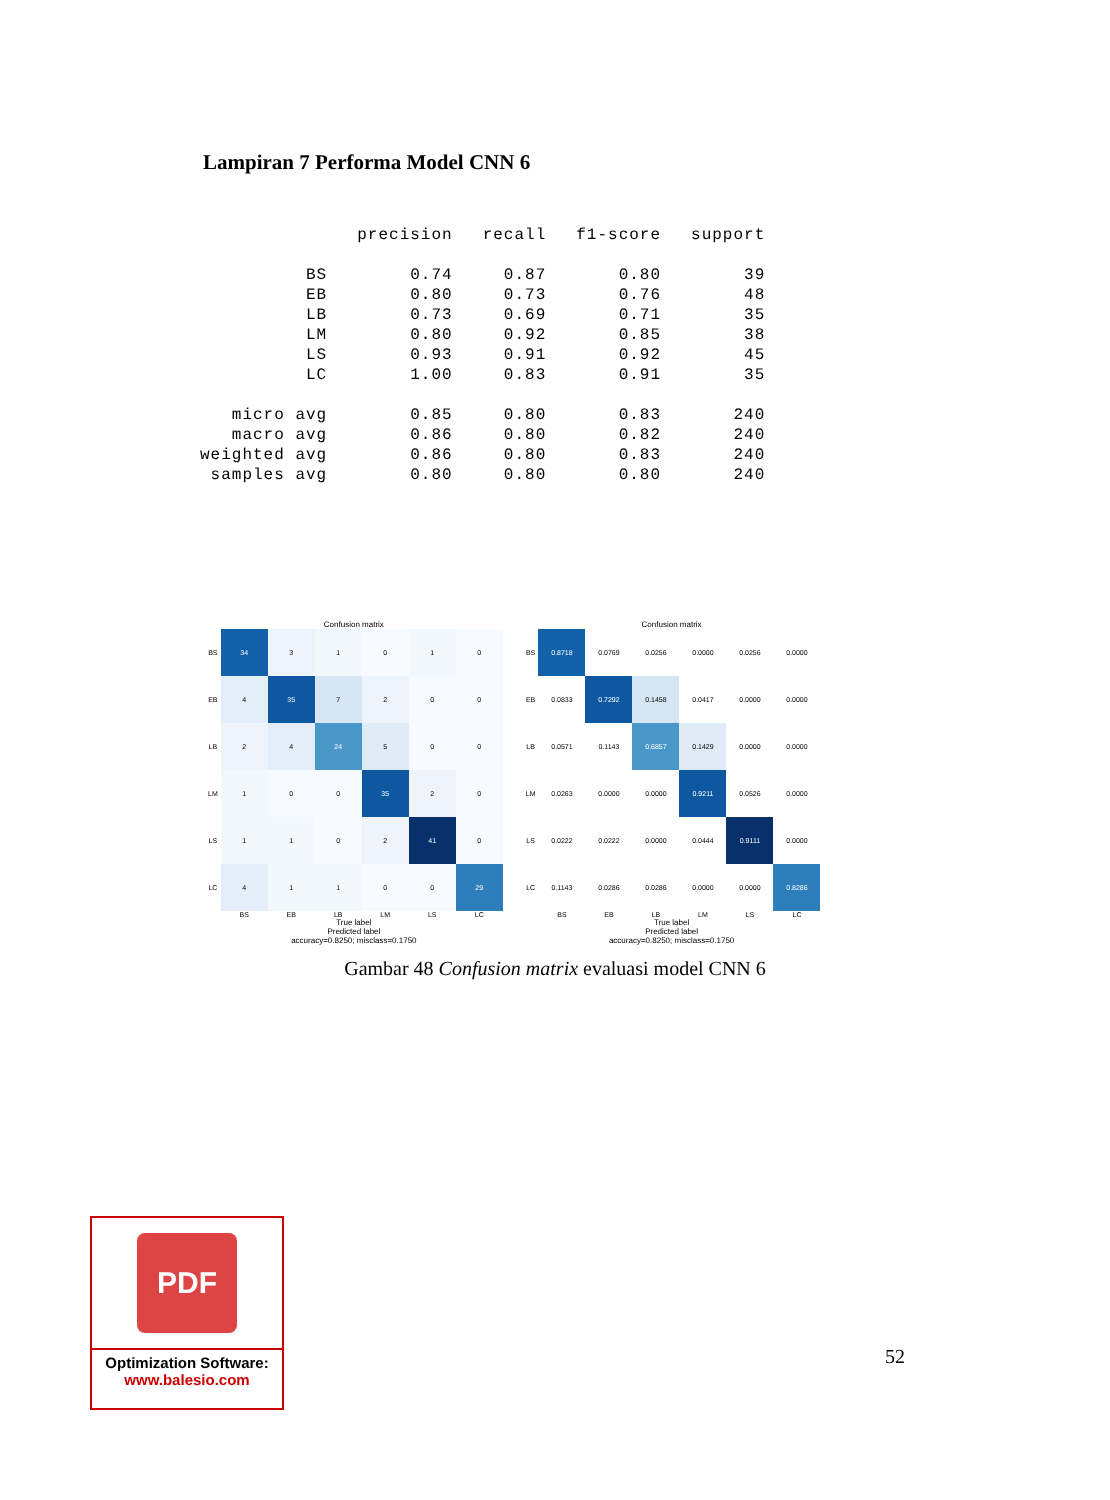Lampiran 7 Performa Model CNN 6
| | precision | recall | f1-score | support |
| --- | --- | --- | --- | --- |
| BS | 0.74 | 0.87 | 0.80 | 39 |
| EB | 0.80 | 0.73 | 0.76 | 48 |
| LB | 0.73 | 0.69 | 0.71 | 35 |
| LM | 0.80 | 0.92 | 0.85 | 38 |
| LS | 0.93 | 0.91 | 0.92 | 45 |
| LC | 1.00 | 0.83 | 0.91 | 35 |
| micro avg | 0.85 | 0.80 | 0.83 | 240 |
| macro avg | 0.86 | 0.80 | 0.82 | 240 |
| weighted avg | 0.86 | 0.80 | 0.83 | 240 |
| samples avg | 0.80 | 0.80 | 0.80 | 240 |
Confusion matrix
| BS | 34 | 3 | 1 | 0 | 1 | 0 |
| EB | 4 | 35 | 7 | 2 | 0 | 0 |
| LB | 2 | 4 | 24 | 5 | 0 | 0 |
| LM | 1 | 0 | 0 | 35 | 2 | 0 |
| LS | 1 | 1 | 0 | 2 | 41 | 0 |
| LC | 4 | 1 | 1 | 0 | 0 | 29 |
| | BS | EB | LB | LM | LS | LC |
True label
Predicted label
accuracy=0.8250; misclass=0.1750
Confusion matrix
| BS | 0.8718 | 0.0769 | 0.0256 | 0.0000 | 0.0256 | 0.0000 |
| EB | 0.0833 | 0.7292 | 0.1458 | 0.0417 | 0.0000 | 0.0000 |
| LB | 0.0571 | 0.1143 | 0.6857 | 0.1429 | 0.0000 | 0.0000 |
| LM | 0.0263 | 0.0000 | 0.0000 | 0.9211 | 0.0526 | 0.0000 |
| LS | 0.0222 | 0.0222 | 0.0000 | 0.0444 | 0.9111 | 0.0000 |
| LC | 0.1143 | 0.0286 | 0.0286 | 0.0000 | 0.0000 | 0.8286 |
| | BS | EB | LB | LM | LS | LC |
True label
Predicted label
accuracy=0.8250; misclass=0.1750
Gambar 48 Confusion matrix evaluasi model CNN 6
PDF
Optimization Software:
www.balesio.com
52